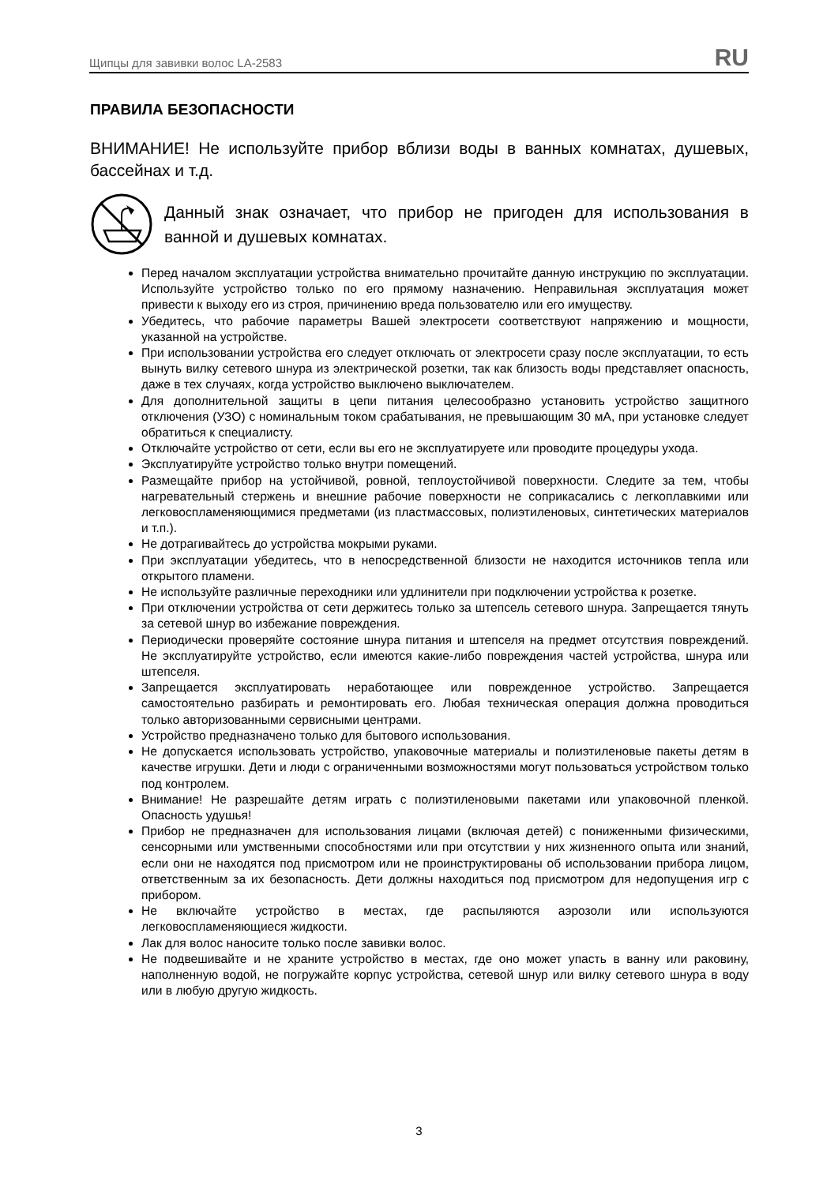Щипцы для завивки волос LA-2583 RU
ПРАВИЛА БЕЗОПАСНОСТИ
ВНИМАНИЕ! Не используйте прибор вблизи воды в ванных комнатах, душевых, бассейнах и т.д.
Данный знак означает, что прибор не пригоден для использования в ванной и душевых комнатах.
Перед началом эксплуатации устройства внимательно прочитайте данную инструкцию по эксплуатации. Используйте устройство только по его прямому назначению. Неправильная эксплуатация может привести к выходу его из строя, причинению вреда пользователю или его имуществу.
Убедитесь, что рабочие параметры Вашей электросети соответствуют напряжению и мощности, указанной на устройстве.
При использовании устройства его следует отключать от электросети сразу после эксплуатации, то есть вынуть вилку сетевого шнура из электрической розетки, так как близость воды представляет опасность, даже в тех случаях, когда устройство выключено выключателем.
Для дополнительной защиты в цепи питания целесообразно установить устройство защитного отключения (УЗО) с номинальным током срабатывания, не превышающим 30 мА, при установке следует обратиться к специалисту.
Отключайте устройство от сети, если вы его не эксплуатируете или проводите процедуры ухода.
Эксплуатируйте устройство только внутри помещений.
Размещайте прибор на устойчивой, ровной, теплоустойчивой поверхности. Следите за тем, чтобы нагревательный стержень и внешние рабочие поверхности не соприкасались с легкоплавкими или легковоспламеняющимися предметами (из пластмассовых, полиэтиленовых, синтетических материалов и т.п.).
Не дотрагивайтесь до устройства мокрыми руками.
При эксплуатации убедитесь, что в непосредственной близости не находится источников тепла или открытого пламени.
Не используйте различные переходники или удлинители при подключении устройства к розетке.
При отключении устройства от сети держитесь только за штепсель сетевого шнура. Запрещается тянуть за сетевой шнур во избежание повреждения.
Периодически проверяйте состояние шнура питания и штепселя на предмет отсутствия повреждений. Не эксплуатируйте устройство, если имеются какие-либо повреждения частей устройства, шнура или штепселя.
Запрещается эксплуатировать неработающее или поврежденное устройство. Запрещается самостоятельно разбирать и ремонтировать его. Любая техническая операция должна проводиться только авторизованными сервисными центрами.
Устройство предназначено только для бытового использования.
Не допускается использовать устройство, упаковочные материалы и полиэтиленовые пакеты детям в качестве игрушки. Дети и люди с ограниченными возможностями могут пользоваться устройством только под контролем.
Внимание! Не разрешайте детям играть с полиэтиленовыми пакетами или упаковочной пленкой. Опасность удушья!
Прибор не предназначен для использования лицами (включая детей) с пониженными физическими, сенсорными или умственными способностями или при отсутствии у них жизненного опыта или знаний, если они не находятся под присмотром или не проинструктированы об использовании прибора лицом, ответственным за их безопасность. Дети должны находиться под присмотром для недопущения игр с прибором.
Не включайте устройство в местах, где распыляются аэрозоли или используются легковоспламеняющиеся жидкости.
Лак для волос наносите только после завивки волос.
Не подвешивайте и не храните устройство в местах, где оно может упасть в ванну или раковину, наполненную водой, не погружайте корпус устройства, сетевой шнур или вилку сетевого шнура в воду или в любую другую жидкость.
3